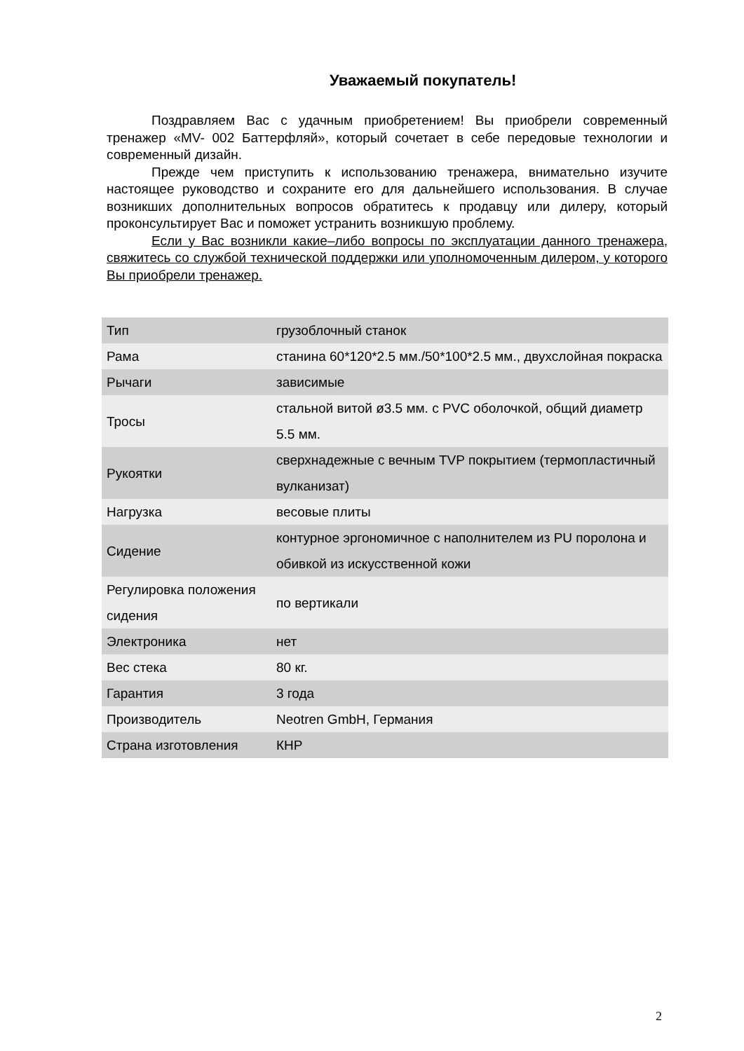Уважаемый покупатель!
Поздравляем Вас с удачным приобретением! Вы приобрели современный тренажер «MV- 002 Баттерфляй», который сочетает в себе передовые технологии и современный дизайн.
Прежде чем приступить к использованию тренажера, внимательно изучите настоящее руководство и сохраните его для дальнейшего использования. В случае возникших дополнительных вопросов обратитесь к продавцу или дилеру, который проконсультирует Вас и поможет устранить возникшую проблему.
Если у Вас возникли какие–либо вопросы по эксплуатации данного тренажера, свяжитесь со службой технической поддержки или уполномоченным дилером, у которого Вы приобрели тренажер.
| Тип | грузоблочный станок |
| Рама | станина 60*120*2.5 мм./50*100*2.5 мм., двухслойная покраска |
| Рычаги | зависимые |
| Тросы | стальной витой ø3.5 мм. с PVC оболочкой, общий диаметр 5.5 мм. |
| Рукоятки | сверхнадежные с вечным TVP покрытием (термопластичный вулканизат) |
| Нагрузка | весовые плиты |
| Сидение | контурное эргономичное с наполнителем из PU поролона и обивкой из искусственной кожи |
| Регулировка положения сидения | по вертикали |
| Электроника | нет |
| Вес стека | 80 кг. |
| Гарантия | 3 года |
| Производитель | Neotren GmbH, Германия |
| Страна изготовления | КНР |
2